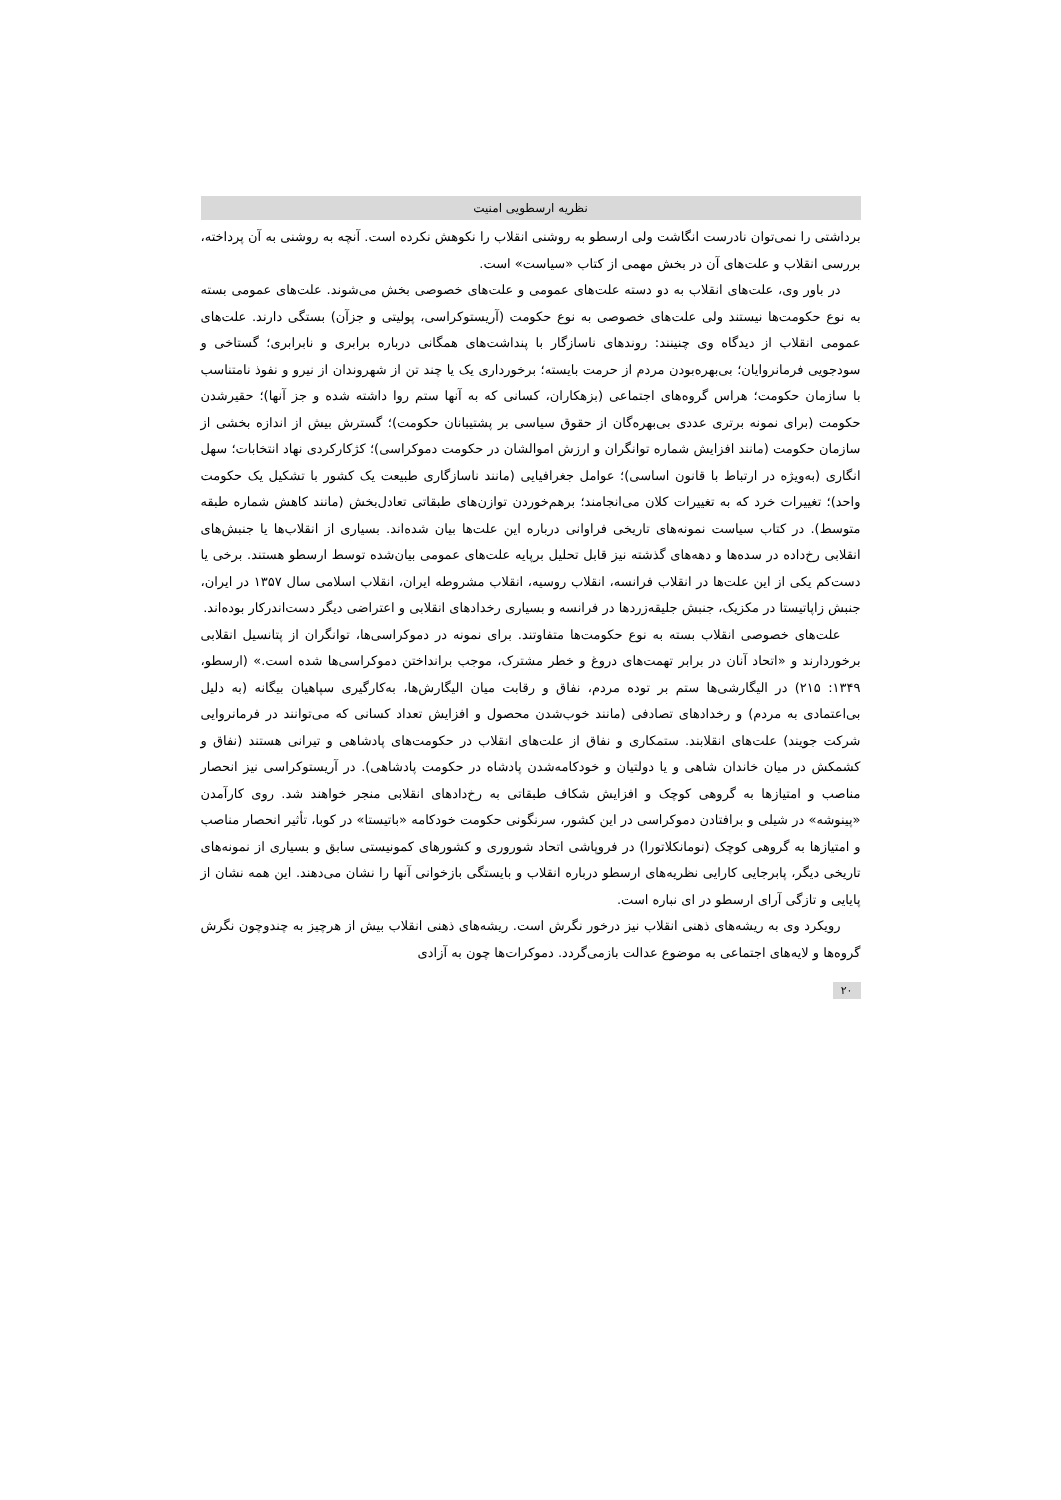نظریه ارسطویی امنیت
برداشتی را نمی‌توان نادرست انگاشت ولی ارسطو به روشنی انقلاب را نکوهش نکرده است. آنچه به روشنی به آن پرداخته، بررسی انقلاب و علت‌های آن در بخش مهمی از کتاب «سیاست» است.
در باور وی، علت‌های انقلاب به دو دسته علت‌های عمومی و علت‌های خصوصی بخش می‌شوند. علت‌های عمومی بسته به نوع حکومت‌ها نیستند ولی علت‌های خصوصی به نوع حکومت (آریستوکراسی، پولیتی و جزآن) بستگی دارند. علت‌های عمومی انقلاب از دیدگاه وی چنینند: روندهای ناسازگار با پنداشت‌های همگانی درباره برابری و نابرابری؛ گستاخی و سودجویی فرمانروایان؛ بی‌بهره‌بودن مردم از حرمت بایسته؛ برخورداری یک یا چند تن از شهروندان از نیرو و نفوذ نامتناسب با سازمان حکومت؛ هراس گروه‌های اجتماعی (بزهکاران، کسانی که به آنها ستم روا داشته شده و جز آنها)؛ حقیرشدن حکومت (برای نمونه برتری عددی بی‌بهره‌گان از حقوق سیاسی بر پشتیبانان حکومت)؛ گسترش بیش از اندازه بخشی از سازمان حکومت (مانند افزایش شماره توانگران و ارزش اموالشان در حکومت دموکراسی)؛ کژکارکردی نهاد انتخابات؛ سهل انگاری (به‌ویژه در ارتباط با قانون اساسی)؛ عوامل جغرافیایی (مانند ناسازگاری طبیعت یک کشور با تشکیل یک حکومت واحد)؛ تغییرات خرد که به تغییرات کلان می‌انجامند؛ برهم‌خوردن توازن‌های طبقاتی تعادل‌بخش (مانند کاهش شماره طبقه متوسط). در کتاب سیاست نمونه‌های تاریخی فراوانی درباره این علت‌ها بیان شده‌اند. بسیاری از انقلاب‌ها یا جنبش‌های انقلابی رخ‌داده در سده‌ها و دهه‌های گذشته نیز قابل تحلیل برپایه علت‌های عمومی بیان‌شده توسط ارسطو هستند. برخی یا دست‌کم یکی از این علت‌ها در انقلاب فرانسه، انقلاب روسیه، انقلاب مشروطه ایران، انقلاب اسلامی سال ۱۳۵۷ در ایران، جنبش زاپاتیستا در مکزیک، جنبش جلیقه‌زردها در فرانسه و بسیاری رخدادهای انقلابی و اعتراضی دیگر دست‌اندرکار بوده‌اند.
علت‌های خصوصی انقلاب بسته به نوع حکومت‌ها متفاوتند. برای نمونه در دموکراسی‌ها، توانگران از پتانسیل انقلابی برخوردارند و «اتحاد آنان در برابر تهمت‌های دروغ و خطر مشترک، موجب برانداختن دموکراسی‌ها شده است.» (ارسطو، ۱۳۴۹: ۲۱۵) در الیگارشی‌ها ستم بر توده مردم، نفاق و رقابت میان الیگارش‌ها، به‌کارگیری سپاهیان بیگانه (به دلیل بی‌اعتمادی به مردم) و رخدادهای تصادفی (مانند خوب‌شدن محصول و افزایش تعداد کسانی که می‌توانند در فرمانروایی شرکت جویند) علت‌های انقلابند. ستمکاری و نفاق از علت‌های انقلاب در حکومت‌های پادشاهی و تیرانی هستند (نفاق و کشمکش در میان خاندان شاهی و یا دولتیان و خودکامه‌شدن پادشاه در حکومت پادشاهی). در آریستوکراسی نیز انحصار مناصب و امتیازها به گروهی کوچک و افزایش شکاف طبقاتی به رخ‌دادهای انقلابی منجر خواهند شد. روی کارآمدن «پینوشه» در شیلی و برافتادن دموکراسی در این کشور، سرنگونی حکومت خودکامه «باتیستا» در کوبا، تأثیر انحصار مناصب و امتیازها به گروهی کوچک (نومانکلاتورا) در فروپاشی اتحاد شوروری و کشورهای کمونیستی سابق و بسیاری از نمونه‌های تاریخی دیگر، پابرجایی کارایی نظریه‌های ارسطو درباره انقلاب و بایستگی بازخوانی آنها را نشان می‌دهند. این همه نشان از پایایی و تازگی آرای ارسطو در ای نباره است.
رویکرد وی به ریشه‌های ذهنی انقلاب نیز درخور نگرش است. ریشه‌های ذهنی انقلاب بیش از هرچیز به چندوچون نگرش گروه‌ها و لایه‌های اجتماعی به موضوع عدالت بازمی‌گردد. دموکرات‌ها چون به آزادی
۲۰